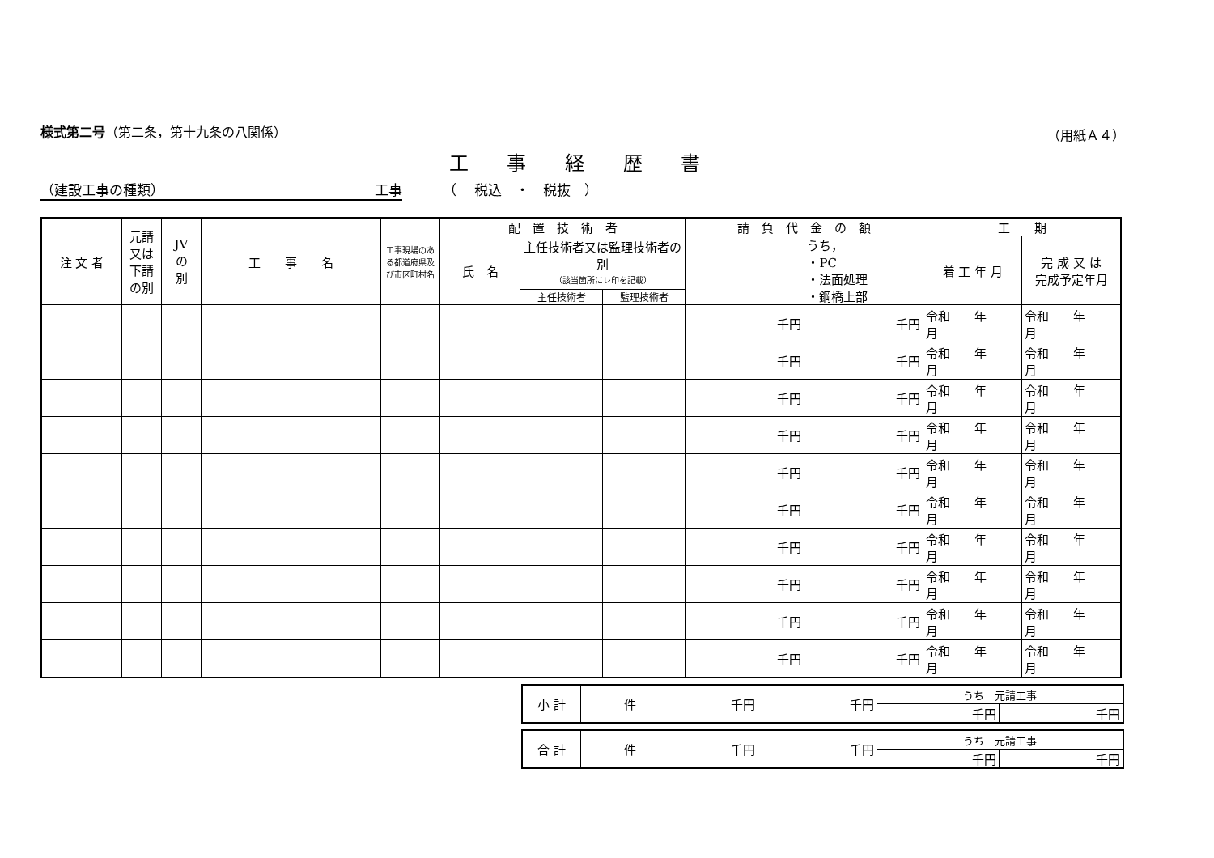様式第二号（第二条，第十九条の八関係） （用紙Ａ４）
工 事 経 歴 書
（建設工事の種類） 工事 （　 税込　・　税抜　）
| 注 文 者 | 元請又は下請の別 | JV の 別 | 工 事 名 | 工事現場のある都道府県及び市区町村名 | 配 置 技 術 者 | | | 請 負 代 金 の 額 | | 工 期 | |
| --- | --- | --- | --- | --- | --- | --- | --- | --- | --- | --- | --- |
| | | | | | 氏 名 | 主任技術者又は監理技術者の別 （該当箇所にレ印を記載） | | | うち， ・PC ・法面処理 ・鋼橋上部 | 着 工 年 月 | 完 成 又 は 完成予定年月 |
| | | | | | | 主任技術者 | 監理技術者 | | | | |
| | | | | | | | | 千円 | 千円 | 令和 年 月 | 令和 年 月 |
| | | | | | | | | 千円 | 千円 | 令和 年 月 | 令和 年 月 |
| | | | | | | | | 千円 | 千円 | 令和 年 月 | 令和 年 月 |
| | | | | | | | | 千円 | 千円 | 令和 年 月 | 令和 年 月 |
| | | | | | | | | 千円 | 千円 | 令和 年 月 | 令和 年 月 |
| | | | | | | | | 千円 | 千円 | 令和 年 月 | 令和 年 月 |
| | | | | | | | | 千円 | 千円 | 令和 年 月 | 令和 年 月 |
| | | | | | | | | 千円 | 千円 | 令和 年 月 | 令和 年 月 |
| | | | | | | | | 千円 | 千円 | 令和 年 月 | 令和 年 月 |
| | | | | | | | | 千円 | 千円 | 令和 年 月 | 令和 年 月 |
| 小 計 | 件 | 千円 | 千円 | うち 元請工事 | |
| | | | | 千円 | 千円 |
| 合 計 | 件 | 千円 | 千円 | うち 元請工事 | |
| | | | | 千円 | 千円 |